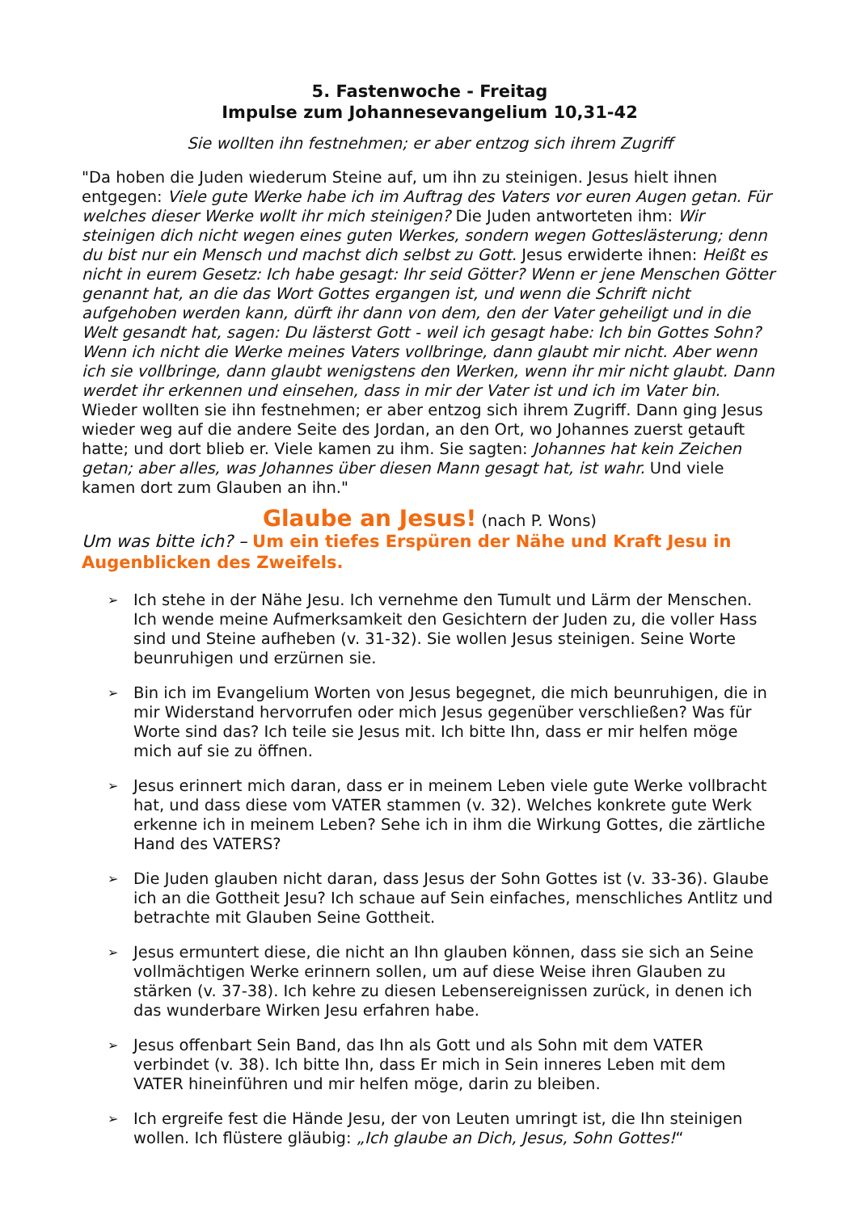5. Fastenwoche - Freitag
Impulse zum Johannesevangelium 10,31-42
Sie wollten ihn festnehmen; er aber entzog sich ihrem Zugriff
"Da hoben die Juden wiederum Steine auf, um ihn zu steinigen. Jesus hielt ihnen entgegen: Viele gute Werke habe ich im Auftrag des Vaters vor euren Augen getan. Für welches dieser Werke wollt ihr mich steinigen? Die Juden antworteten ihm: Wir steinigen dich nicht wegen eines guten Werkes, sondern wegen Gotteslästerung; denn du bist nur ein Mensch und machst dich selbst zu Gott. Jesus erwiderte ihnen: Heißt es nicht in eurem Gesetz: Ich habe gesagt: Ihr seid Götter? Wenn er jene Menschen Götter genannt hat, an die das Wort Gottes ergangen ist, und wenn die Schrift nicht aufgehoben werden kann, dürft ihr dann von dem, den der Vater geheiligt und in die Welt gesandt hat, sagen: Du lästerst Gott - weil ich gesagt habe: Ich bin Gottes Sohn? Wenn ich nicht die Werke meines Vaters vollbringe, dann glaubt mir nicht. Aber wenn ich sie vollbringe, dann glaubt wenigstens den Werken, wenn ihr mir nicht glaubt. Dann werdet ihr erkennen und einsehen, dass in mir der Vater ist und ich im Vater bin. Wieder wollten sie ihn festnehmen; er aber entzog sich ihrem Zugriff. Dann ging Jesus wieder weg auf die andere Seite des Jordan, an den Ort, wo Johannes zuerst getauft hatte; und dort blieb er. Viele kamen zu ihm. Sie sagten: Johannes hat kein Zeichen getan; aber alles, was Johannes über diesen Mann gesagt hat, ist wahr. Und viele kamen dort zum Glauben an ihn."
Glaube an Jesus! (nach P. Wons)
Um was bitte ich? – Um ein tiefes Erspüren der Nähe und Kraft Jesu in Augenblicken des Zweifels.
➢ Ich stehe in der Nähe Jesu. Ich vernehme den Tumult und Lärm der Menschen. Ich wende meine Aufmerksamkeit den Gesichtern der Juden zu, die voller Hass sind und Steine aufheben (v. 31-32). Sie wollen Jesus steinigen. Seine Worte beunruhigen und erzürnen sie.
➢ Bin ich im Evangelium Worten von Jesus begegnet, die mich beunruhigen, die in mir Widerstand hervorrufen oder mich Jesus gegenüber verschließen? Was für Worte sind das? Ich teile sie Jesus mit. Ich bitte Ihn, dass er mir helfen möge mich auf sie zu öffnen.
➢ Jesus erinnert mich daran, dass er in meinem Leben viele gute Werke vollbracht hat, und dass diese vom VATER stammen (v. 32). Welches konkrete gute Werk erkenne ich in meinem Leben? Sehe ich in ihm die Wirkung Gottes, die zärtliche Hand des VATERS?
➢ Die Juden glauben nicht daran, dass Jesus der Sohn Gottes ist (v. 33-36). Glaube ich an die Gottheit Jesu? Ich schaue auf Sein einfaches, menschliches Antlitz und betrachte mit Glauben Seine Gottheit.
➢ Jesus ermuntert diese, die nicht an Ihn glauben können, dass sie sich an Seine vollmächtigen Werke erinnern sollen, um auf diese Weise ihren Glauben zu stärken (v. 37-38). Ich kehre zu diesen Lebensereignissen zurück, in denen ich das wunderbare Wirken Jesu erfahren habe.
➢ Jesus offenbart Sein Band, das Ihn als Gott und als Sohn mit dem VATER verbindet (v. 38). Ich bitte Ihn, dass Er mich in Sein inneres Leben mit dem VATER hineinführen und mir helfen möge, darin zu bleiben.
➢ Ich ergreife fest die Hände Jesu, der von Leuten umringt ist, die Ihn steinigen wollen. Ich flüstere gläubig: „Ich glaube an Dich, Jesus, Sohn Gottes!“